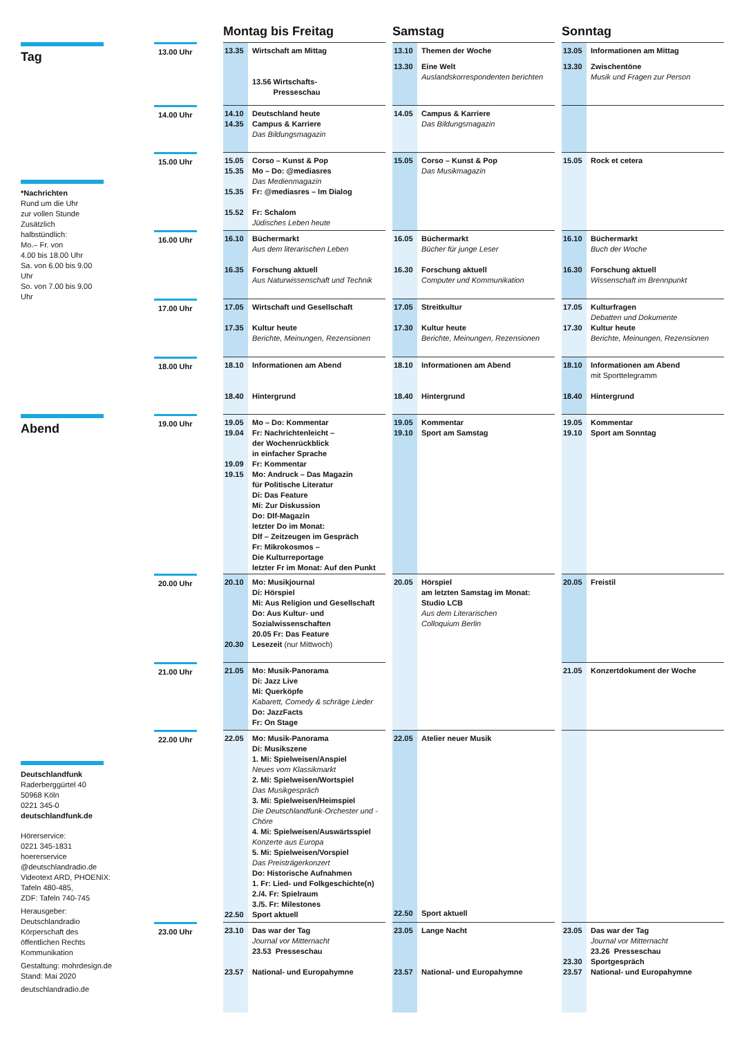| | | Montag bis Freitag | Samstag | Sonntag |
| --- | --- | --- | --- | --- |
| Tag | 13.00 Uhr | 13.35 Wirtschaft am Mittag 13.56 Wirtschafts- Presseschau | 13.10 Themen der Woche 13.30 Eine Welt Auslandskorrespondenten berichten | 13.05 Informationen am Mittag 13.30 Zwischentöne Musik und Fragen zur Person |
| | 14.00 Uhr | 14.10 Deutschland heute 14.35 Campus & Karriere Das Bildungsmagazin | 14.05 Campus & Karriere Das Bildungsmagazin | |
| *Nachrichten Rund um die Uhr zur vollen Stunde Zusätzlich halbstündlich: Mo.– Fr. von 4.00 bis 18.00 Uhr Sa. von 6.00 bis 9.00 Uhr So. von 7.00 bis 9.00 Uhr | 15.00 Uhr | 15.05 Corso – Kunst & Pop 15.35 Mo – Do: @mediasres Das Medienmagazin 15.35 Fr: @mediasres – Im Dialog 15.52 Fr: Schalom Jüdisches Leben heute | 15.05 Corso – Kunst & Pop Das Musikmagazin | 15.05 Rock et cetera |
| | 16.00 Uhr | 16.10 Büchermarkt Aus dem literarischen Leben 16.35 Forschung aktuell Aus Naturwissenschaft und Technik | 16.05 Büchermarkt Bücher für junge Leser 16.30 Forschung aktuell Computer und Kommunikation | 16.10 Büchermarkt Buch der Woche 16.30 Forschung aktuell Wissenschaft im Brennpunkt |
| | 17.00 Uhr | 17.05 Wirtschaft und Gesellschaft 17.35 Kultur heute Berichte, Meinungen, Rezensionen | 17.05 Streitkultur 17.30 Kultur heute Berichte, Meinungen, Rezensionen | 17.05 Kulturfragen Debatten und Dokumente 17.30 Kultur heute Berichte, Meinungen, Rezensionen |
| | 18.00 Uhr | 18.10 Informationen am Abend 18.40 Hintergrund | 18.10 Informationen am Abend 18.40 Hintergrund | 18.10 Informationen am Abend mit Sporttelegramm 18.40 Hintergrund |
| Abend | 19.00 Uhr | 19.05 Mo – Do: Kommentar 19.04 Fr: Nachrichtenleicht – der Wochenrückblick in einfacher Sprache 19.09 Fr: Kommentar 19.15 Mo: Andruck – Das Magazin für Politische Literatur Di: Das Feature Mi: Zur Diskussion Do: Dlf-Magazin letzter Do im Monat: Dlf – Zeitzeugen im Gespräch Fr: Mikrokosmos – Die Kulturreportage letzter Fr im Monat: Auf den Punkt | 19.05 Kommentar 19.10 Sport am Samstag | 19.05 Kommentar 19.10 Sport am Sonntag |
| | 20.00 Uhr | 20.10 Mo: Musikjournal Di: Hörspiel Mi: Aus Religion und Gesellschaft Do: Aus Kultur- und Sozialwissenschaften 20.05 Fr: Das Feature 20.30 Lesezeit (nur Mittwoch) | 20.05 Hörspiel am letzten Samstag im Monat: Studio LCB Aus dem Literarischen Colloquium Berlin | 20.05 Freistil |
| | 21.00 Uhr | 21.05 Mo: Musik-Panorama Di: Jazz Live Mi: Querköpfe Kabarett, Comedy & schräge Lieder Do: JazzFacts Fr: On Stage | | 21.05 Konzertdokument der Woche |
| Deutschlandfunk Raderberggürtel 40 50968 Köln 0221 345-0 deutschlandfunk.de Hörerservice: 0221 345-1831 hoererservice @deutschlandradio.de Videotext ARD, PHOENIX: Tafeln 480-485, ZDF: Tafeln 740-745 Herausgeber: Deutschlandradio Körperschaft des öffentlichen Rechts Kommunikation Gestaltung: mohrdesign.de Stand: Mai 2020 deutschlandradio.de | 22.00 Uhr | 22.05 Mo: Musik-Panorama Di: Musikszene 1. Mi: Spielweisen/Anspiel Neues vom Klassikmarkt 2. Mi: Spielweisen/Wortspiel Das Musikgespräch 3. Mi: Spielweisen/Heimspiel Die Deutschlandfunk-Orchester und -Chöre 4. Mi: Spielweisen/Auswärtsspiel Konzerte aus Europa 5. Mi: Spielweisen/Vorspiel Das Preisträgerkonzert Do: Historische Aufnahmen 1. Fr: Lied- und Folkgeschichte(n) 2./4. Fr: Spielraum 3./5. Fr: Milestones 22.50 Sport aktuell | 22.05 Atelier neuer Musik 22.50 Sport aktuell | |
| | 23.00 Uhr | 23.10 Das war der Tag Journal vor Mitternacht 23.53 Presseschau 23.57 National- und Europahymne | 23.05 Lange Nacht 23.57 National- und Europahymne | 23.05 Das war der Tag Journal vor Mitternacht 23.26 Presseschau 23.30 Sportgespräch 23.57 National- und Europahymne |